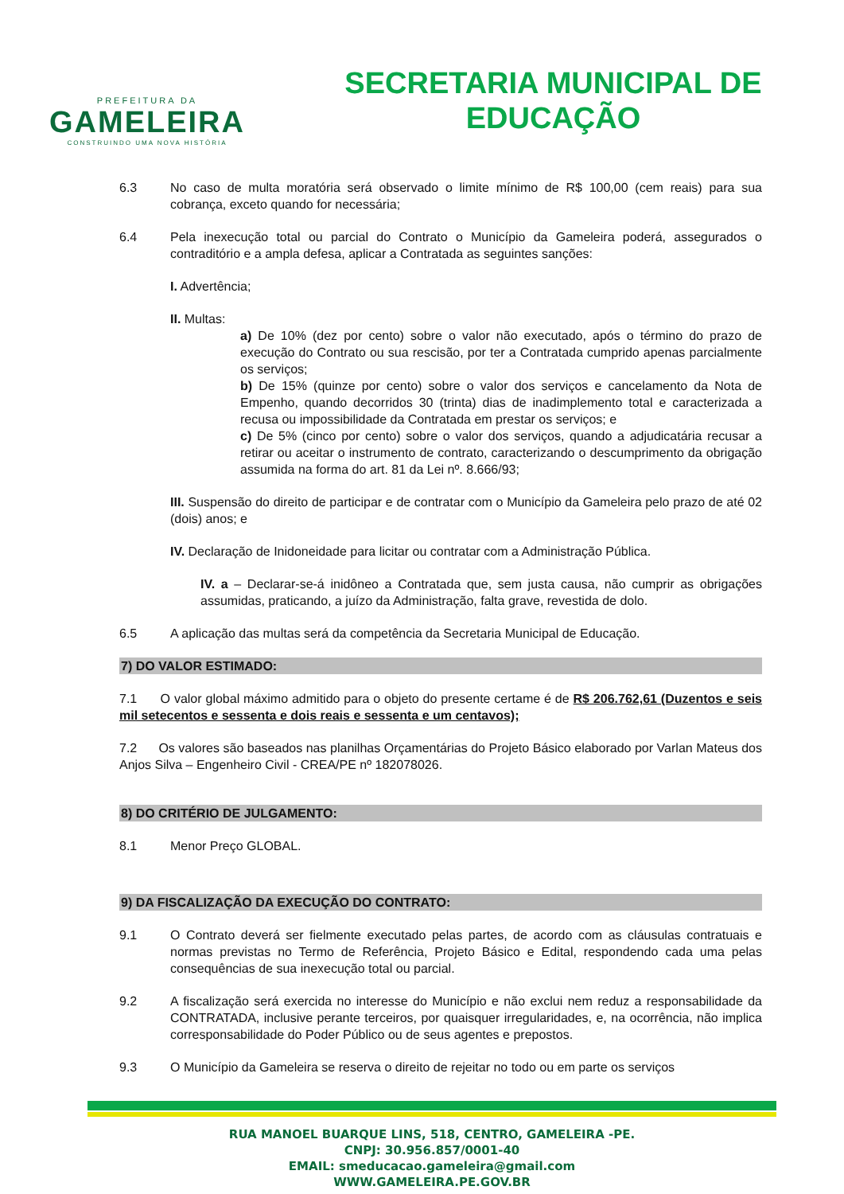PREFEITURA DA
GAMELEIRA
CONSTRUINDO UMA NOVA HISTÓRIA
SECRETARIA MUNICIPAL DE
EDUCAÇÃO
6.3 No caso de multa moratória será observado o limite mínimo de R$ 100,00 (cem reais) para sua cobrança, exceto quando for necessária;
6.4 Pela inexecução total ou parcial do Contrato o Município da Gameleira poderá, assegurados o contraditório e a ampla defesa, aplicar a Contratada as seguintes sanções:
I. Advertência;
II. Multas:
a) De 10% (dez por cento) sobre o valor não executado, após o término do prazo de execução do Contrato ou sua rescisão, por ter a Contratada cumprido apenas parcialmente os serviços;
b) De 15% (quinze por cento) sobre o valor dos serviços e cancelamento da Nota de Empenho, quando decorridos 30 (trinta) dias de inadimplemento total e caracterizada a recusa ou impossibilidade da Contratada em prestar os serviços; e
c) De 5% (cinco por cento) sobre o valor dos serviços, quando a adjudicatária recusar a retirar ou aceitar o instrumento de contrato, caracterizando o descumprimento da obrigação assumida na forma do art. 81 da Lei nº. 8.666/93;
III. Suspensão do direito de participar e de contratar com o Município da Gameleira pelo prazo de até 02 (dois) anos; e
IV. Declaração de Inidoneidade para licitar ou contratar com a Administração Pública.
IV. a – Declarar-se-á inidôneo a Contratada que, sem justa causa, não cumprir as obrigações assumidas, praticando, a juízo da Administração, falta grave, revestida de dolo.
6.5 A aplicação das multas será da competência da Secretaria Municipal de Educação.
7) DO VALOR ESTIMADO:
7.1 O valor global máximo admitido para o objeto do presente certame é de R$ 206.762,61 (Duzentos e seis mil setecentos e sessenta e dois reais e sessenta e um centavos);
7.2 Os valores são baseados nas planilhas Orçamentárias do Projeto Básico elaborado por Varlan Mateus dos Anjos Silva – Engenheiro Civil - CREA/PE nº 182078026.
8) DO CRITÉRIO DE JULGAMENTO:
8.1 Menor Preço GLOBAL.
9) DA FISCALIZAÇÃO DA EXECUÇÃO DO CONTRATO:
9.1 O Contrato deverá ser fielmente executado pelas partes, de acordo com as cláusulas contratuais e normas previstas no Termo de Referência, Projeto Básico e Edital, respondendo cada uma pelas consequências de sua inexecução total ou parcial.
9.2 A fiscalização será exercida no interesse do Município e não exclui nem reduz a responsabilidade da CONTRATADA, inclusive perante terceiros, por quaisquer irregularidades, e, na ocorrência, não implica corresponsabilidade do Poder Público ou de seus agentes e prepostos.
9.3 O Município da Gameleira se reserva o direito de rejeitar no todo ou em parte os serviços
RUA MANOEL BUARQUE LINS, 518, CENTRO, GAMELEIRA -PE.
CNPJ: 30.956.857/0001-40
EMAIL: smeducacao.gameleira@gmail.com
WWW.GAMELEIRA.PE.GOV.BR